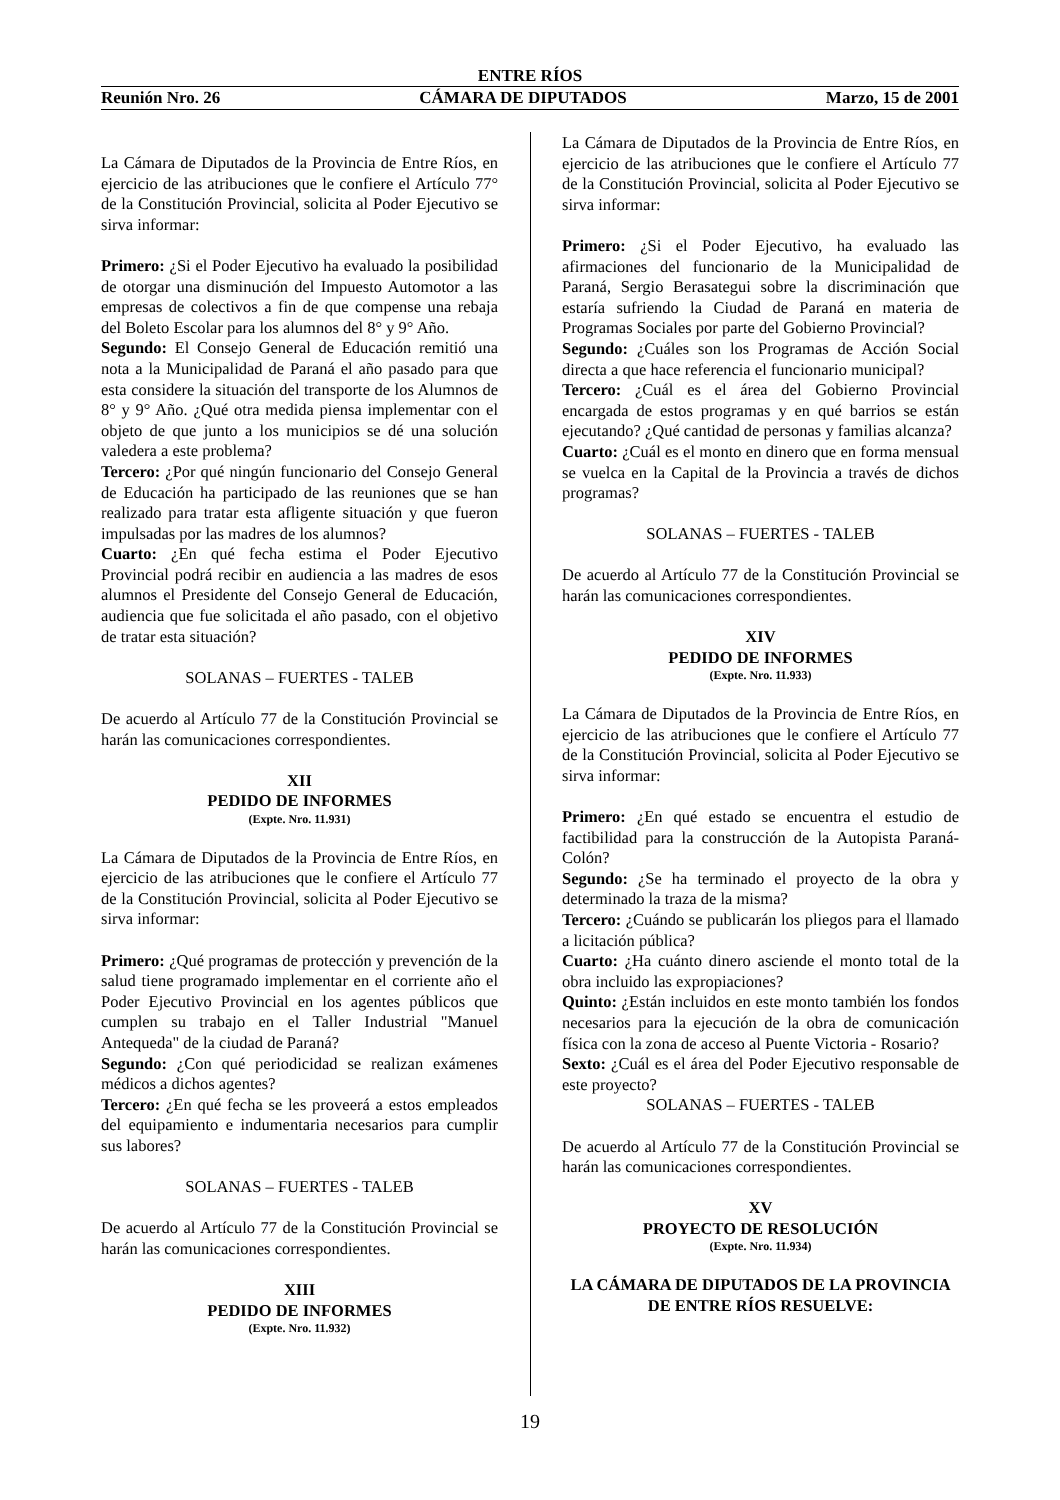ENTRE RÍOS
Reunión Nro. 26 CÁMARA DE DIPUTADOS Marzo, 15 de 2001
La Cámara de Diputados de la Provincia de Entre Ríos, en ejercicio de las atribuciones que le confiere el Artículo 77° de la Constitución Provincial, solicita al Poder Ejecutivo se sirva informar:
Primero: ¿Si el Poder Ejecutivo ha evaluado la posibilidad de otorgar una disminución del Impuesto Automotor a las empresas de colectivos a fin de que compense una rebaja del Boleto Escolar para los alumnos del 8° y 9° Año.
Segundo: El Consejo General de Educación remitió una nota a la Municipalidad de Paraná el año pasado para que esta considere la situación del transporte de los Alumnos de 8° y 9° Año. ¿Qué otra medida piensa implementar con el objeto de que junto a los municipios se dé una solución valedera a este problema?
Tercero: ¿Por qué ningún funcionario del Consejo General de Educación ha participado de las reuniones que se han realizado para tratar esta afligente situación y que fueron impulsadas por las madres de los alumnos?
Cuarto: ¿En qué fecha estima el Poder Ejecutivo Provincial podrá recibir en audiencia a las madres de esos alumnos el Presidente del Consejo General de Educación, audiencia que fue solicitada el año pasado, con el objetivo de tratar esta situación?
SOLANAS – FUERTES - TALEB
De acuerdo al Artículo 77 de la Constitución Provincial se harán las comunicaciones correspondientes.
XII
PEDIDO DE INFORMES
(Expte. Nro. 11.931)
La Cámara de Diputados de la Provincia de Entre Ríos, en ejercicio de las atribuciones que le confiere el Artículo 77 de la Constitución Provincial, solicita al Poder Ejecutivo se sirva informar:
Primero: ¿Qué programas de protección y prevención de la salud tiene programado implementar en el corriente año el Poder Ejecutivo Provincial en los agentes públicos que cumplen su trabajo en el Taller Industrial "Manuel Antequeda" de la ciudad de Paraná?
Segundo: ¿Con qué periodicidad se realizan exámenes médicos a dichos agentes?
Tercero: ¿En qué fecha se les proveerá a estos empleados del equipamiento e indumentaria necesarios para cumplir sus labores?
SOLANAS – FUERTES - TALEB
De acuerdo al Artículo 77 de la Constitución Provincial se harán las comunicaciones correspondientes.
XIII
PEDIDO DE INFORMES
(Expte. Nro. 11.932)
La Cámara de Diputados de la Provincia de Entre Ríos, en ejercicio de las atribuciones que le confiere el Artículo 77 de la Constitución Provincial, solicita al Poder Ejecutivo se sirva informar:
Primero: ¿Si el Poder Ejecutivo, ha evaluado las afirmaciones del funcionario de la Municipalidad de Paraná, Sergio Berasategui sobre la discriminación que estaría sufriendo la Ciudad de Paraná en materia de Programas Sociales por parte del Gobierno Provincial?
Segundo: ¿Cuáles son los Programas de Acción Social directa a que hace referencia el funcionario municipal?
Tercero: ¿Cuál es el área del Gobierno Provincial encargada de estos programas y en qué barrios se están ejecutando? ¿Qué cantidad de personas y familias alcanza?
Cuarto: ¿Cuál es el monto en dinero que en forma mensual se vuelca en la Capital de la Provincia a través de dichos programas?
SOLANAS – FUERTES - TALEB
De acuerdo al Artículo 77 de la Constitución Provincial se harán las comunicaciones correspondientes.
XIV
PEDIDO DE INFORMES
(Expte. Nro. 11.933)
La Cámara de Diputados de la Provincia de Entre Ríos, en ejercicio de las atribuciones que le confiere el Artículo 77 de la Constitución Provincial, solicita al Poder Ejecutivo se sirva informar:
Primero: ¿En qué estado se encuentra el estudio de factibilidad para la construcción de la Autopista Paraná- Colón?
Segundo: ¿Se ha terminado el proyecto de la obra y determinado la traza de la misma?
Tercero: ¿Cuándo se publicarán los pliegos para el llamado a licitación pública?
Cuarto: ¿Ha cuánto dinero asciende el monto total de la obra incluido las expropiaciones?
Quinto: ¿Están incluidos en este monto también los fondos necesarios para la ejecución de la obra de comunicación física con la zona de acceso al Puente Victoria - Rosario?
Sexto: ¿Cuál es el área del Poder Ejecutivo responsable de este proyecto?
SOLANAS – FUERTES - TALEB
De acuerdo al Artículo 77 de la Constitución Provincial se harán las comunicaciones correspondientes.
XV
PROYECTO DE RESOLUCIÓN
(Expte. Nro. 11.934)
LA CÁMARA DE DIPUTADOS DE LA PROVINCIA DE ENTRE RÍOS RESUELVE:
19